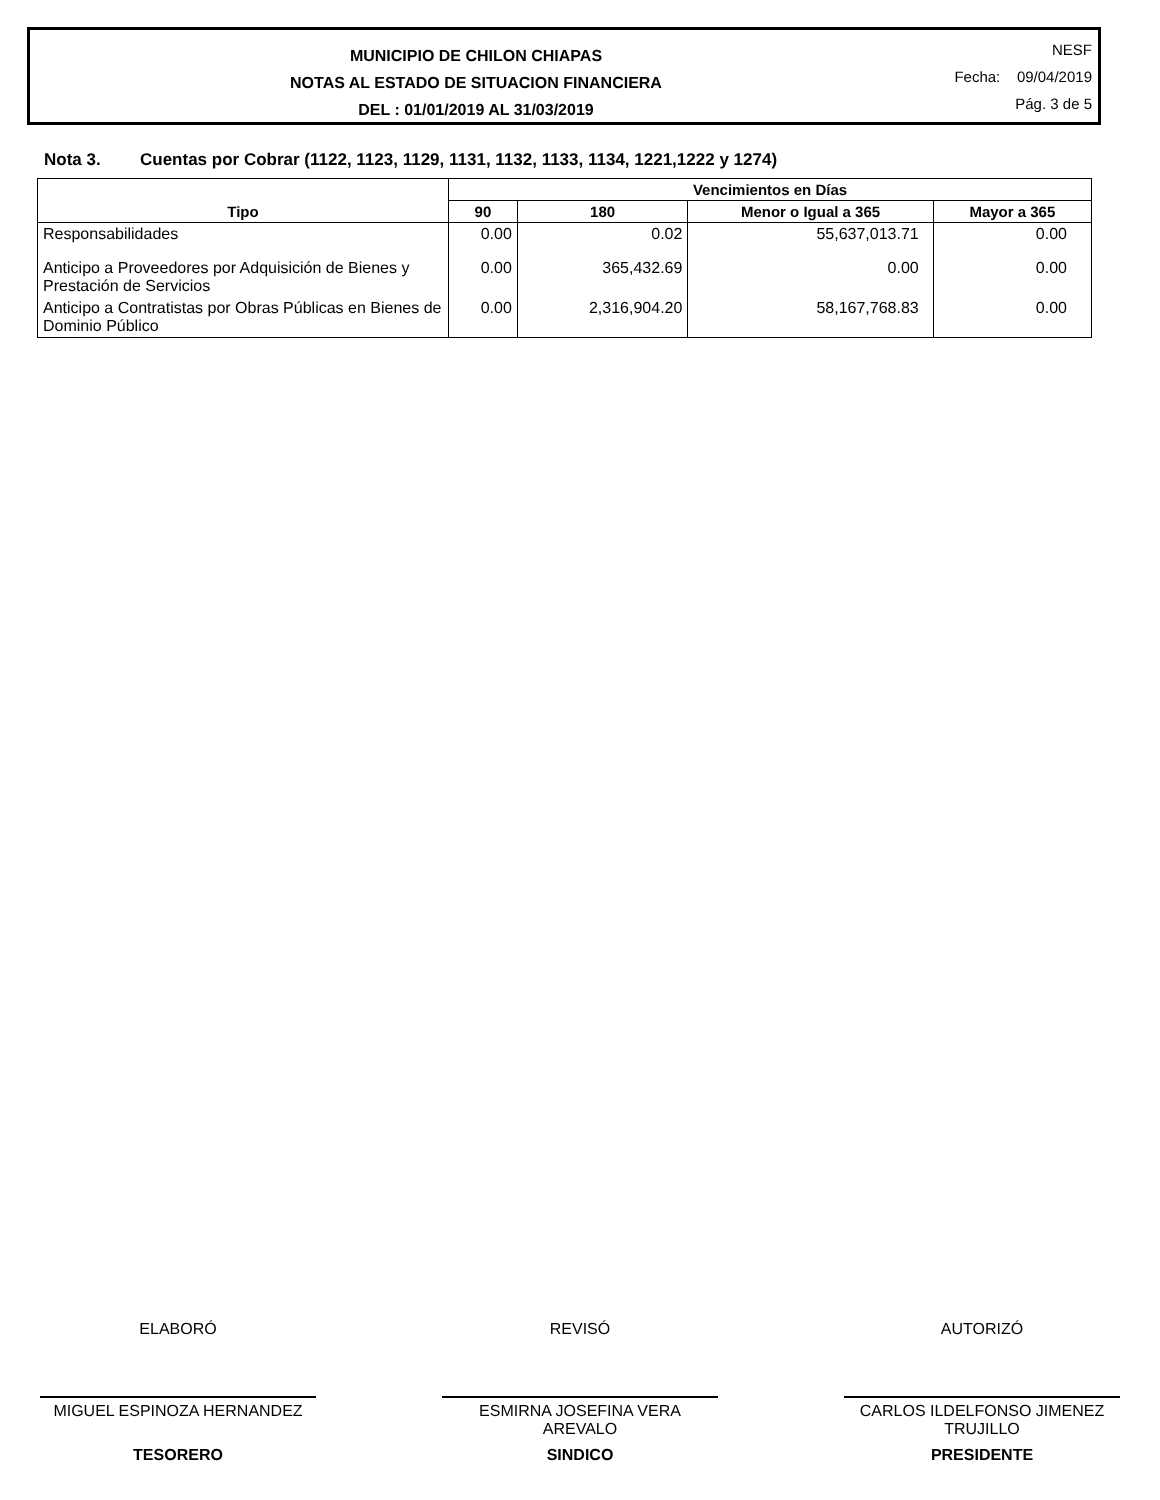MUNICIPIO DE CHILON CHIAPAS
NOTAS AL ESTADO DE SITUACION FINANCIERA
DEL : 01/01/2019 AL 31/03/2019
NESF
Fecha: 09/04/2019
Pág. 3 de 5
Nota 3. Cuentas por Cobrar (1122, 1123, 1129, 1131, 1132, 1133, 1134, 1221,1222 y 1274)
| Tipo | Vencimientos en Días | | | |
| --- | --- | --- | --- | --- |
| | 90 | 180 | Menor o Igual a 365 | Mayor a 365 |
| Responsabilidades | 0.00 | 0.02 | 55,637,013.71 | 0.00 |
| Anticipo a Proveedores por Adquisición de Bienes y Prestación de Servicios | 0.00 | 365,432.69 | 0.00 | 0.00 |
| Anticipo a Contratistas por Obras Públicas en Bienes de Dominio Público | 0.00 | 2,316,904.20 | 58,167,768.83 | 0.00 |
ELABORÓ
MIGUEL ESPINOZA HERNANDEZ
TESORERO
REVISÓ
ESMIRNA JOSEFINA VERA AREVALO
SINDICO
AUTORIZÓ
CARLOS ILDELFONSO JIMENEZ TRUJILLO
PRESIDENTE